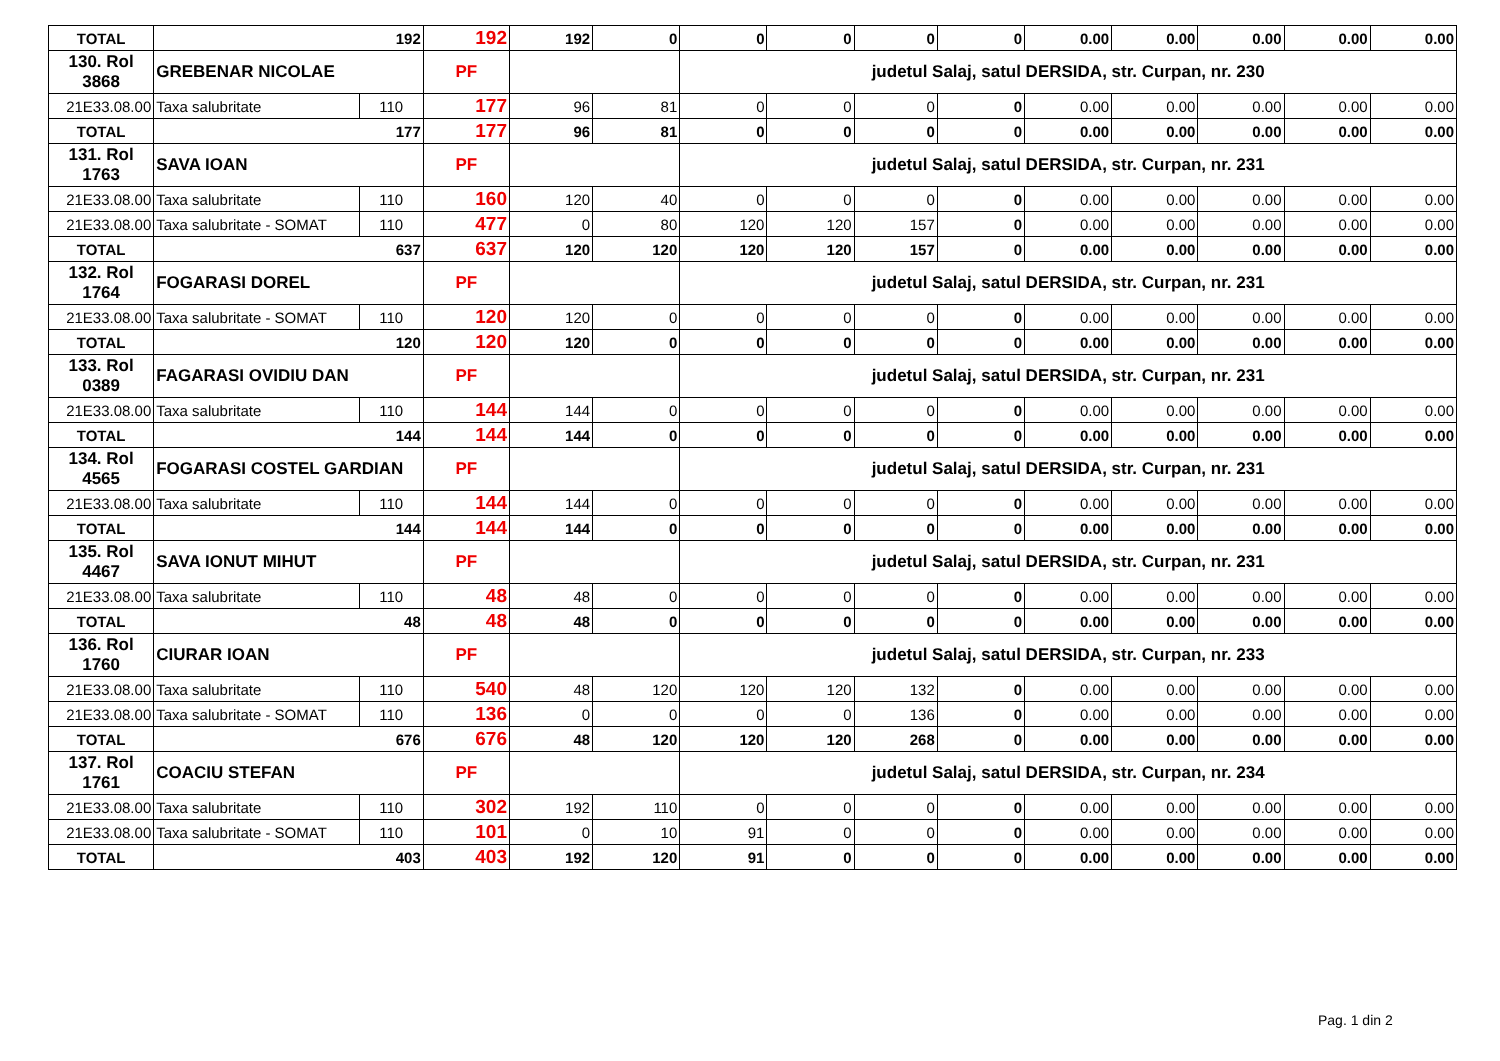| TOTAL | 192 | | 192 | 192 | 0 | 0 | 0 | 0 | 0 | 0.00 | 0.00 | 0.00 | 0.00 | 0.00 |
| 130. Rol 3868 | GREBENAR NICOLAE | | PF | | | judetul Salaj, satul DERSIDA, str. Curpan, nr. 230 | | | | | | | | |
| 21E33.08.00 | Taxa salubritate | 110 | 177 | 96 | 81 | 0 | 0 | 0 | 0 | 0.00 | 0.00 | 0.00 | 0.00 | 0.00 |
| TOTAL | 177 | | 177 | 96 | 81 | 0 | 0 | 0 | 0 | 0.00 | 0.00 | 0.00 | 0.00 | 0.00 |
| 131. Rol 1763 | SAVA IOAN | | PF | | | judetul Salaj, satul DERSIDA, str. Curpan, nr. 231 | | | | | | | | |
| 21E33.08.00 | Taxa salubritate | 110 | 160 | 120 | 40 | 0 | 0 | 0 | 0 | 0.00 | 0.00 | 0.00 | 0.00 | 0.00 |
| 21E33.08.00 | Taxa salubritate - SOMAT | 110 | 477 | 0 | 80 | 120 | 120 | 157 | 0 | 0.00 | 0.00 | 0.00 | 0.00 | 0.00 |
| TOTAL | 637 | | 637 | 120 | 120 | 120 | 120 | 157 | 0 | 0.00 | 0.00 | 0.00 | 0.00 | 0.00 |
| 132. Rol 1764 | FOGARASI DOREL | | PF | | | judetul Salaj, satul DERSIDA, str. Curpan, nr. 231 | | | | | | | | |
| 21E33.08.00 | Taxa salubritate - SOMAT | 110 | 120 | 120 | 0 | 0 | 0 | 0 | 0 | 0.00 | 0.00 | 0.00 | 0.00 | 0.00 |
| TOTAL | 120 | | 120 | 120 | 0 | 0 | 0 | 0 | 0 | 0.00 | 0.00 | 0.00 | 0.00 | 0.00 |
| 133. Rol 0389 | FAGARASI OVIDIU DAN | | PF | | | judetul Salaj, satul DERSIDA, str. Curpan, nr. 231 | | | | | | | | |
| 21E33.08.00 | Taxa salubritate | 110 | 144 | 144 | 0 | 0 | 0 | 0 | 0 | 0.00 | 0.00 | 0.00 | 0.00 | 0.00 |
| TOTAL | 144 | | 144 | 144 | 0 | 0 | 0 | 0 | 0 | 0.00 | 0.00 | 0.00 | 0.00 | 0.00 |
| 134. Rol 4565 | FOGARASI COSTEL GARDIAN | | PF | | | judetul Salaj, satul DERSIDA, str. Curpan, nr. 231 | | | | | | | | |
| 21E33.08.00 | Taxa salubritate | 110 | 144 | 144 | 0 | 0 | 0 | 0 | 0 | 0.00 | 0.00 | 0.00 | 0.00 | 0.00 |
| TOTAL | 144 | | 144 | 144 | 0 | 0 | 0 | 0 | 0 | 0.00 | 0.00 | 0.00 | 0.00 | 0.00 |
| 135. Rol 4467 | SAVA IONUT MIHUT | | PF | | | judetul Salaj, satul DERSIDA, str. Curpan, nr. 231 | | | | | | | | |
| 21E33.08.00 | Taxa salubritate | 110 | 48 | 48 | 0 | 0 | 0 | 0 | 0 | 0.00 | 0.00 | 0.00 | 0.00 | 0.00 |
| TOTAL | 48 | | 48 | 48 | 0 | 0 | 0 | 0 | 0 | 0.00 | 0.00 | 0.00 | 0.00 | 0.00 |
| 136. Rol 1760 | CIURAR IOAN | | PF | | | judetul Salaj, satul DERSIDA, str. Curpan, nr. 233 | | | | | | | | |
| 21E33.08.00 | Taxa salubritate | 110 | 540 | 48 | 120 | 120 | 120 | 132 | 0 | 0.00 | 0.00 | 0.00 | 0.00 | 0.00 |
| 21E33.08.00 | Taxa salubritate - SOMAT | 110 | 136 | 0 | 0 | 0 | 0 | 136 | 0 | 0.00 | 0.00 | 0.00 | 0.00 | 0.00 |
| TOTAL | 676 | | 676 | 48 | 120 | 120 | 120 | 268 | 0 | 0.00 | 0.00 | 0.00 | 0.00 | 0.00 |
| 137. Rol 1761 | COACIU STEFAN | | PF | | | judetul Salaj, satul DERSIDA, str. Curpan, nr. 234 | | | | | | | | |
| 21E33.08.00 | Taxa salubritate | 110 | 302 | 192 | 110 | 0 | 0 | 0 | 0 | 0.00 | 0.00 | 0.00 | 0.00 | 0.00 |
| 21E33.08.00 | Taxa salubritate - SOMAT | 110 | 101 | 0 | 10 | 91 | 0 | 0 | 0 | 0.00 | 0.00 | 0.00 | 0.00 | 0.00 |
| TOTAL | 403 | | 403 | 192 | 120 | 91 | 0 | 0 | 0 | 0.00 | 0.00 | 0.00 | 0.00 | 0.00 |
Pag. 1 din 2